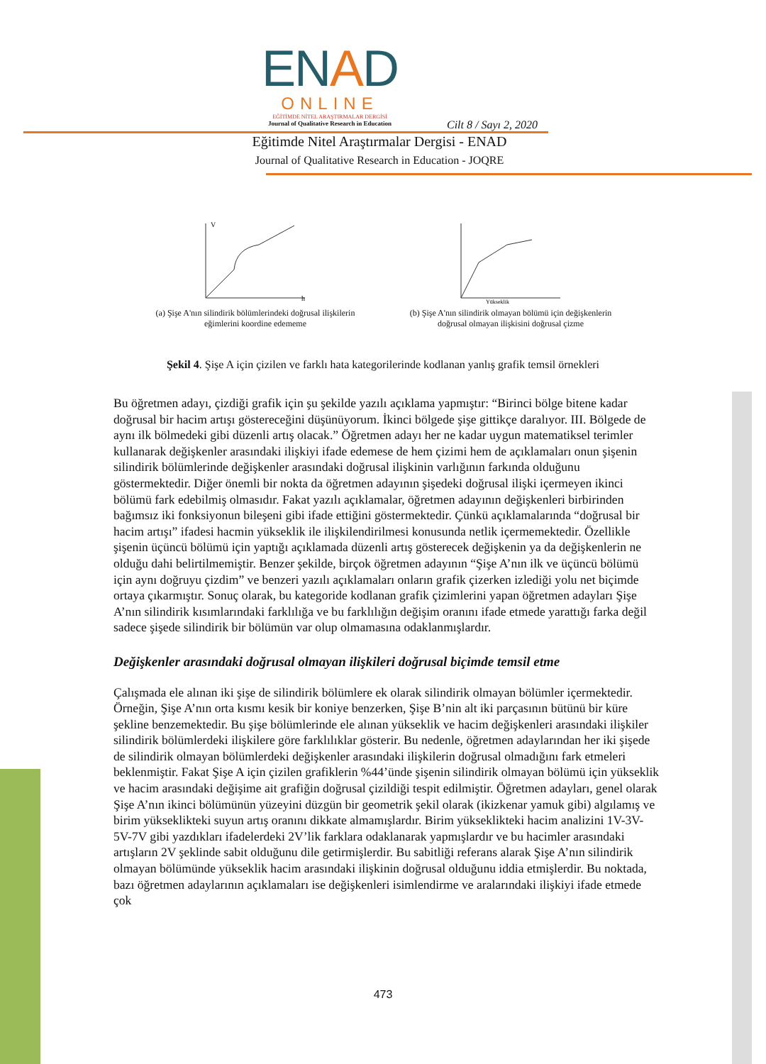ENAD
ONLINE
EĞİTİMDE NİTEL ARAŞTIRMALAR DERGİSİ
Journal of Qualitative Research in Education
Cilt 8 / Sayı 2, 2020
Eğitimde Nitel Araştırmalar Dergisi - ENAD
Journal of Qualitative Research in Education - JOQRE
V
h
(a) Şişe A'nın silindirik bölümlerindeki doğrusal ilişkilerin eğimlerini koordine edememe
Yükseklik
(b) Şişe A'nın silindirik olmayan bölümü için değişkenlerin doğrusal olmayan ilişkisini doğrusal çizme
Şekil 4. Şişe A için çizilen ve farklı hata kategorilerinde kodlanan yanlış grafik temsil örnekleri
Bu öğretmen adayı, çizdiği grafik için şu şekilde yazılı açıklama yapmıştır: “Birinci bölge bitene kadar doğrusal bir hacim artışı göstereceğini düşünüyorum. İkinci bölgede şişe gittikçe daralıyor. III. Bölgede de aynı ilk bölmedeki gibi düzenli artış olacak.” Öğretmen adayı her ne kadar uygun matematiksel terimler kullanarak değişkenler arasındaki ilişkiyi ifade edemese de hem çizimi hem de açıklamaları onun şişenin silindirik bölümlerinde değişkenler arasındaki doğrusal ilişkinin varlığının farkında olduğunu göstermektedir. Diğer önemli bir nokta da öğretmen adayının şişedeki doğrusal ilişki içermeyen ikinci bölümü fark edebilmiş olmasıdır. Fakat yazılı açıklamalar, öğretmen adayının değişkenleri birbirinden bağımsız iki fonksiyonun bileşeni gibi ifade ettiğini göstermektedir. Çünkü açıklamalarında “doğrusal bir hacim artışı” ifadesi hacmin yükseklik ile ilişkilendirilmesi konusunda netlik içermemektedir. Özellikle şişenin üçüncü bölümü için yaptığı açıklamada düzenli artış gösterecek değişkenin ya da değişkenlerin ne olduğu dahi belirtilmemiştir. Benzer şekilde, birçok öğretmen adayının “Şişe A’nın ilk ve üçüncü bölümü için aynı doğruyu çizdim” ve benzeri yazılı açıklamaları onların grafik çizerken izlediği yolu net biçimde ortaya çıkarmıştır. Sonuç olarak, bu kategoride kodlanan grafik çizimlerini yapan öğretmen adayları Şişe A’nın silindirik kısımlarındaki farklılığa ve bu farklılığın değişim oranını ifade etmede yarattığı farka değil sadece şişede silindirik bir bölümün var olup olmamasına odaklanmışlardır.
Değişkenler arasındaki doğrusal olmayan ilişkileri doğrusal biçimde temsil etme
Çalışmada ele alınan iki şişe de silindirik bölümlere ek olarak silindirik olmayan bölümler içermektedir. Örneğin, Şişe A’nın orta kısmı kesik bir koniye benzerken, Şişe B’nin alt iki parçasının bütünü bir küre şekline benzemektedir. Bu şişe bölümlerinde ele alınan yükseklik ve hacim değişkenleri arasındaki ilişkiler silindirik bölümlerdeki ilişkilere göre farklılıklar gösterir. Bu nedenle, öğretmen adaylarından her iki şişede de silindirik olmayan bölümlerdeki değişkenler arasındaki ilişkilerin doğrusal olmadığını fark etmeleri beklenmiştir. Fakat Şişe A için çizilen grafiklerin %44’ünde şişenin silindirik olmayan bölümü için yükseklik ve hacim arasındaki değişime ait grafiğin doğrusal çizildiği tespit edilmiştir. Öğretmen adayları, genel olarak Şişe A’nın ikinci bölümünün yüzeyini düzgün bir geometrik şekil olarak (ikizkenar yamuk gibi) algılamış ve birim yükseklikteki suyun artış oranını dikkate almamışlardır. Birim yükseklikteki hacim analizini 1V-3V-5V-7V gibi yazdıkları ifadelerdeki 2V’lik farklara odaklanarak yapmışlardır ve bu hacimler arasındaki artışların 2V şeklinde sabit olduğunu dile getirmişlerdir. Bu sabitliği referans alarak Şişe A’nın silindirik olmayan bölümünde yükseklik hacim arasındaki ilişkinin doğrusal olduğunu iddia etmişlerdir. Bu noktada, bazı öğretmen adaylarının açıklamaları ise değişkenleri isimlendirme ve aralarındaki ilişkiyi ifade etmede çok
473